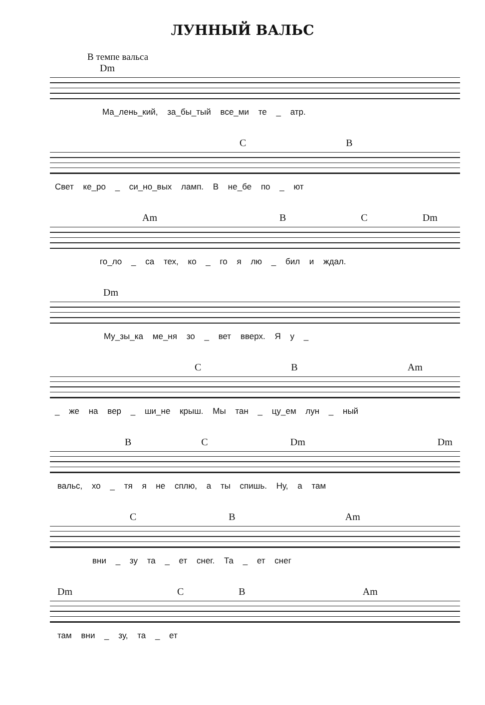ЛУННЫЙ ВАЛЬС
В темпе вальса
Dm
Ма_лень_кий, за_бы_тый все_ми те _ атр.
C B
Свет ке_ро _ си_но_вых ламп. В не_бе по _ ют
Am B C Dm
го_ло _ са тех, ко _ го я лю _ бил и ждал.
Dm
Му_зы_ка ме_ня зо _ вет вверх. Я у _
C B Am
_ же на вер _ ши_не крыш. Мы тан _ цу_ем лун _ ный
B C Dm Dm
вальс, хо _ тя я не сплю, а ты спишь. Ну, а там
C B Am
вни _ зу та _ ет снег. Та _ ет снег
Dm C B Am
там вни _ зу, та _ ет